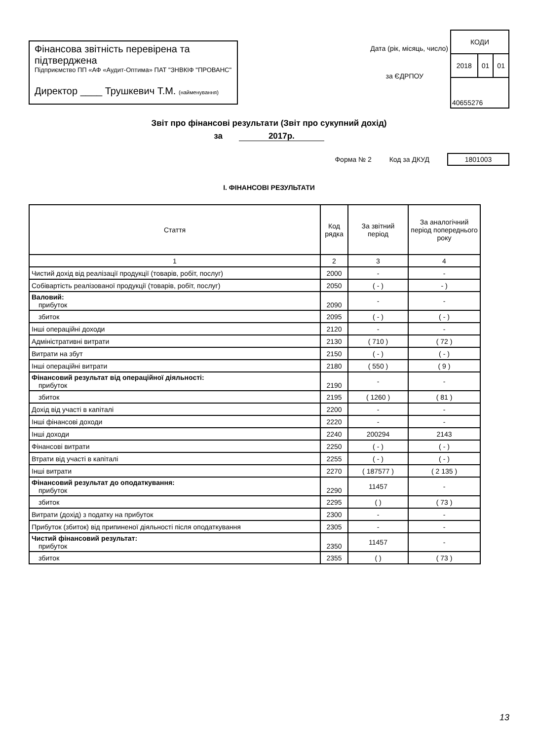Фінансова звітність перевірена та підтверджена
Підприємство ПП «АФ «Аудит-Оптима» ПАТ "ЗНВКІФ "ПРОВАНС"
Директор ____ Трушкевич Т.М. (найменування)
Дата (рік, місяць, число)
за ЄДРПОУ
| КОДИ | | |
| 2018 | 01 | 01 |
| 40655276 | | |
Звіт про фінансові результати (Звіт про сукупний дохід)
за 2017р.
Форма № 2 Код за ДКУД 1801003
І. ФІНАНСОВІ РЕЗУЛЬТАТИ
| Стаття | Код рядка | За звітний період | За аналогічний період попереднього року |
| --- | --- | --- | --- |
| 1 | 2 | 3 | 4 |
| Чистий дохід від реалізації продукції (товарів, робіт, послуг) | 2000 | - | - |
| Собівартість реалізованої продукції (товарів, робіт, послуг) | 2050 | ( - ) | - ) |
| Валовий: прибуток | 2090 | - | - |
| збиток | 2095 | ( - ) | ( - ) |
| Інші операційні доходи | 2120 | - | - |
| Адміністративні витрати | 2130 | ( 710 ) | ( 72 ) |
| Витрати на збут | 2150 | ( - ) | ( - ) |
| Інші операційні витрати | 2180 | ( 550 ) | ( 9 ) |
| Фінансовий результат від операційної діяльності: прибуток | 2190 | - | - |
| збиток | 2195 | ( 1260 ) | ( 81 ) |
| Дохід від участі в капіталі | 2200 | - | - |
| Інші фінансові доходи | 2220 | - | - |
| Інші доходи | 2240 | 200294 | 2143 |
| Фінансові витрати | 2250 | ( - ) | ( - ) |
| Втрати від участі в капіталі | 2255 | ( - ) | ( - ) |
| Інші витрати | 2270 | ( 187577 ) | ( 2 135 ) |
| Фінансовий результат до оподаткування: прибуток | 2290 | 11457 | - |
| збиток | 2295 | ( ) | ( 73 ) |
| Витрати (дохід) з податку на прибуток | 2300 | - | - |
| Прибуток (збиток) від припиненої діяльності після оподаткування | 2305 | - | - |
| Чистий фінансовий результат: прибуток | 2350 | 11457 | - |
| збиток | 2355 | ( ) | ( 73 ) |
13